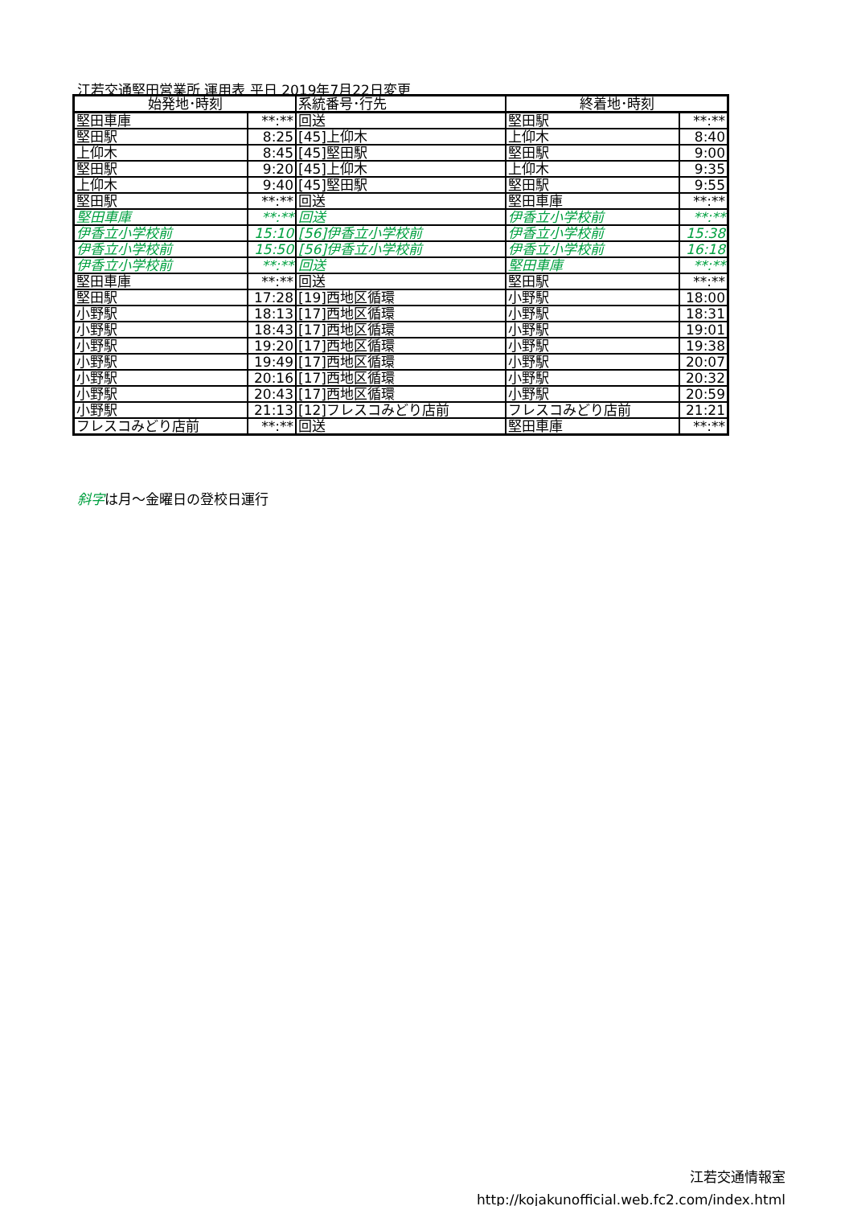江若交通堅田営業所 運用表 平日 2019年7月22日変更
| 始発地･時刻 | | 系統番号･行先 | 終着地･時刻 | |
| --- | --- | --- | --- | --- |
| 堅田車庫 | **:** | 回送 | 堅田駅 | **:** |
| 堅田駅 | 8:25 | [45]上仰木 | 上仰木 | 8:40 |
| 上仰木 | 8:45 | [45]堅田駅 | 堅田駅 | 9:00 |
| 堅田駅 | 9:20 | [45]上仰木 | 上仰木 | 9:35 |
| 上仰木 | 9:40 | [45]堅田駅 | 堅田駅 | 9:55 |
| 堅田駅 | **:** | 回送 | 堅田車庫 | **:** |
| 堅田車庫 | **:** | 回送 | 伊香立小学校前 | **:** |
| 伊香立小学校前 | 15:10 | [56]伊香立小学校前 | 伊香立小学校前 | 15:38 |
| 伊香立小学校前 | 15:50 | [56]伊香立小学校前 | 伊香立小学校前 | 16:18 |
| 伊香立小学校前 | **:** | 回送 | 堅田車庫 | **:** |
| 堅田車庫 | **:** | 回送 | 堅田駅 | **:** |
| 堅田駅 | 17:28 | [19]西地区循環 | 小野駅 | 18:00 |
| 小野駅 | 18:13 | [17]西地区循環 | 小野駅 | 18:31 |
| 小野駅 | 18:43 | [17]西地区循環 | 小野駅 | 19:01 |
| 小野駅 | 19:20 | [17]西地区循環 | 小野駅 | 19:38 |
| 小野駅 | 19:49 | [17]西地区循環 | 小野駅 | 20:07 |
| 小野駅 | 20:16 | [17]西地区循環 | 小野駅 | 20:32 |
| 小野駅 | 20:43 | [17]西地区循環 | 小野駅 | 20:59 |
| 小野駅 | 21:13 | [12]フレスコみどり店前 | フレスコみどり店前 | 21:21 |
| フレスコみどり店前 | **:** | 回送 | 堅田車庫 | **:** |
斜字は月～金曜日の登校日運行
江若交通情報室
http://kojakunofficial.web.fc2.com/index.html